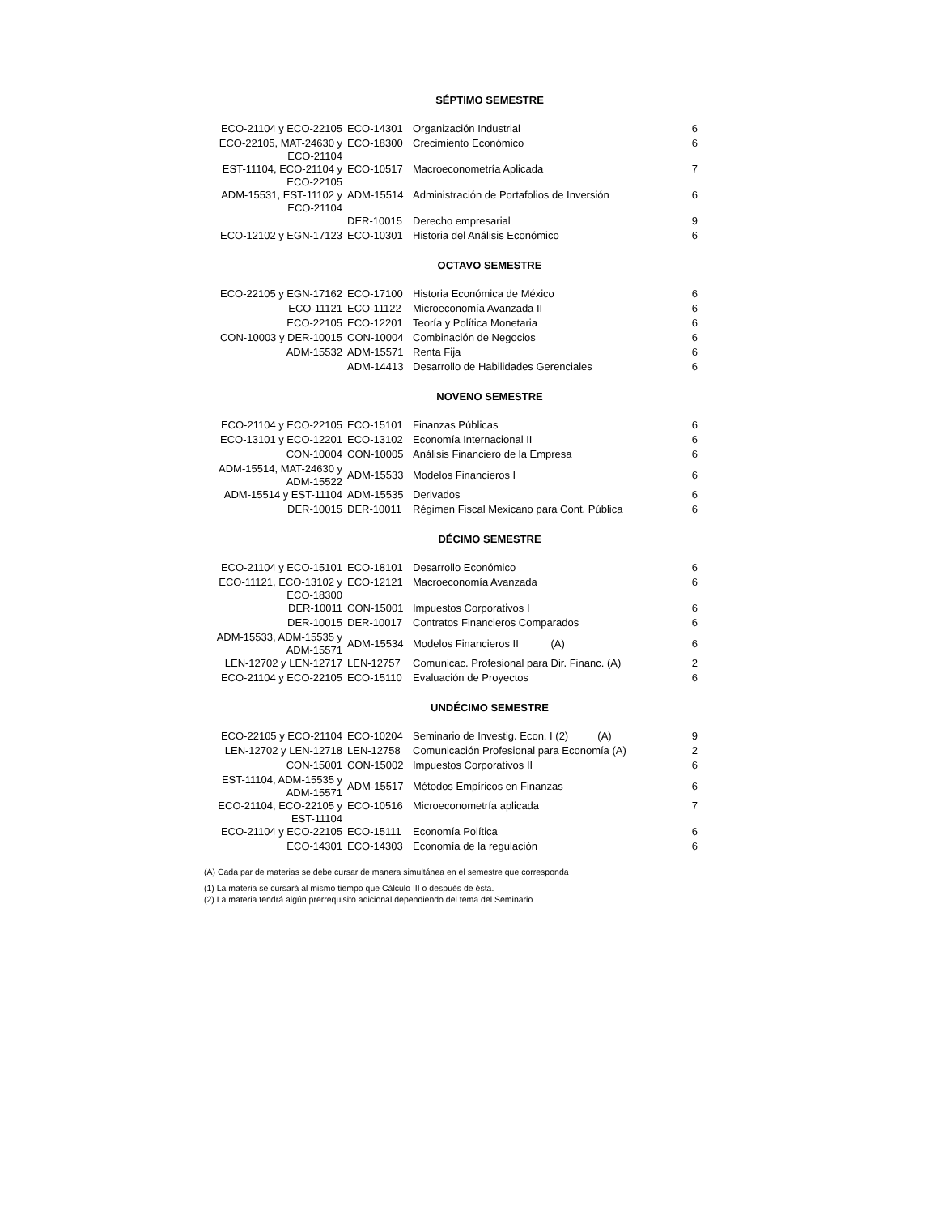SÉPTIMO SEMESTRE
| ECO-21104 y ECO-22105 | ECO-14301 | Organización Industrial | 6 |
| ECO-22105, MAT-24630 y ECO-21104 | ECO-18300 | Crecimiento Económico | 6 |
| EST-11104, ECO-21104 y ECO-22105 | ECO-10517 | Macroeconometría Aplicada | 7 |
| ADM-15531, EST-11102 y ECO-21104 | ADM-15514 | Administración de Portafolios de Inversión | 6 |
| | DER-10015 | Derecho empresarial | 9 |
| ECO-12102 y EGN-17123 | ECO-10301 | Historia del Análisis Económico | 6 |
OCTAVO SEMESTRE
| ECO-22105 y EGN-17162 | ECO-17100 | Historia Económica de México | 6 |
| ECO-11121 | ECO-11122 | Microeconomía Avanzada II | 6 |
| ECO-22105 | ECO-12201 | Teoría y Política Monetaria | 6 |
| CON-10003 y DER-10015 | CON-10004 | Combinación de Negocios | 6 |
| ADM-15532 | ADM-15571 | Renta Fija | 6 |
| | ADM-14413 | Desarrollo de Habilidades Gerenciales | 6 |
NOVENO SEMESTRE
| ECO-21104 y ECO-22105 | ECO-15101 | Finanzas Públicas | 6 |
| ECO-13101 y ECO-12201 | ECO-13102 | Economía Internacional II | 6 |
| CON-10004 | CON-10005 | Análisis Financiero de la Empresa | 6 |
| ADM-15514, MAT-24630 y ADM-15522 | ADM-15533 | Modelos Financieros I | 6 |
| ADM-15514 y EST-11104 | ADM-15535 | Derivados | 6 |
| DER-10015 | DER-10011 | Régimen Fiscal Mexicano para Cont. Pública | 6 |
DÉCIMO SEMESTRE
| ECO-21104 y ECO-15101 | ECO-18101 | Desarrollo Económico | 6 |
| ECO-11121, ECO-13102 y ECO-18300 | ECO-12121 | Macroeconomía Avanzada | 6 |
| DER-10011 | CON-15001 | Impuestos Corporativos I | 6 |
| DER-10015 | DER-10017 | Contratos Financieros Comparados | 6 |
| ADM-15533, ADM-15535 y ADM-15571 | ADM-15534 | Modelos Financieros II (A) | 6 |
| LEN-12702 y LEN-12717 | LEN-12757 | Comunicac. Profesional para Dir. Financ. (A) | 2 |
| ECO-21104 y ECO-22105 | ECO-15110 | Evaluación de Proyectos | 6 |
UNDÉCIMO SEMESTRE
| ECO-22105 y ECO-21104 | ECO-10204 | Seminario de Investig. Econ. I (2) (A) | 9 |
| LEN-12702 y LEN-12718 | LEN-12758 | Comunicación Profesional para Economía (A) | 2 |
| CON-15001 | CON-15002 | Impuestos Corporativos II | 6 |
| EST-11104, ADM-15535 y ADM-15571 | ADM-15517 | Métodos Empíricos en Finanzas | 6 |
| ECO-21104, ECO-22105 y EST-11104 | ECO-10516 | Microeconometría aplicada | 7 |
| ECO-21104 y ECO-22105 | ECO-15111 | Economía Política | 6 |
| ECO-14301 | ECO-14303 | Economía de la regulación | 6 |
(A) Cada par de materias se debe cursar de manera simultánea en el semestre que corresponda
(1) La materia se cursará al mismo tiempo que Cálculo III o después de ésta.
(2) La materia tendrá algún prerrequisito adicional dependiendo del tema del Seminario